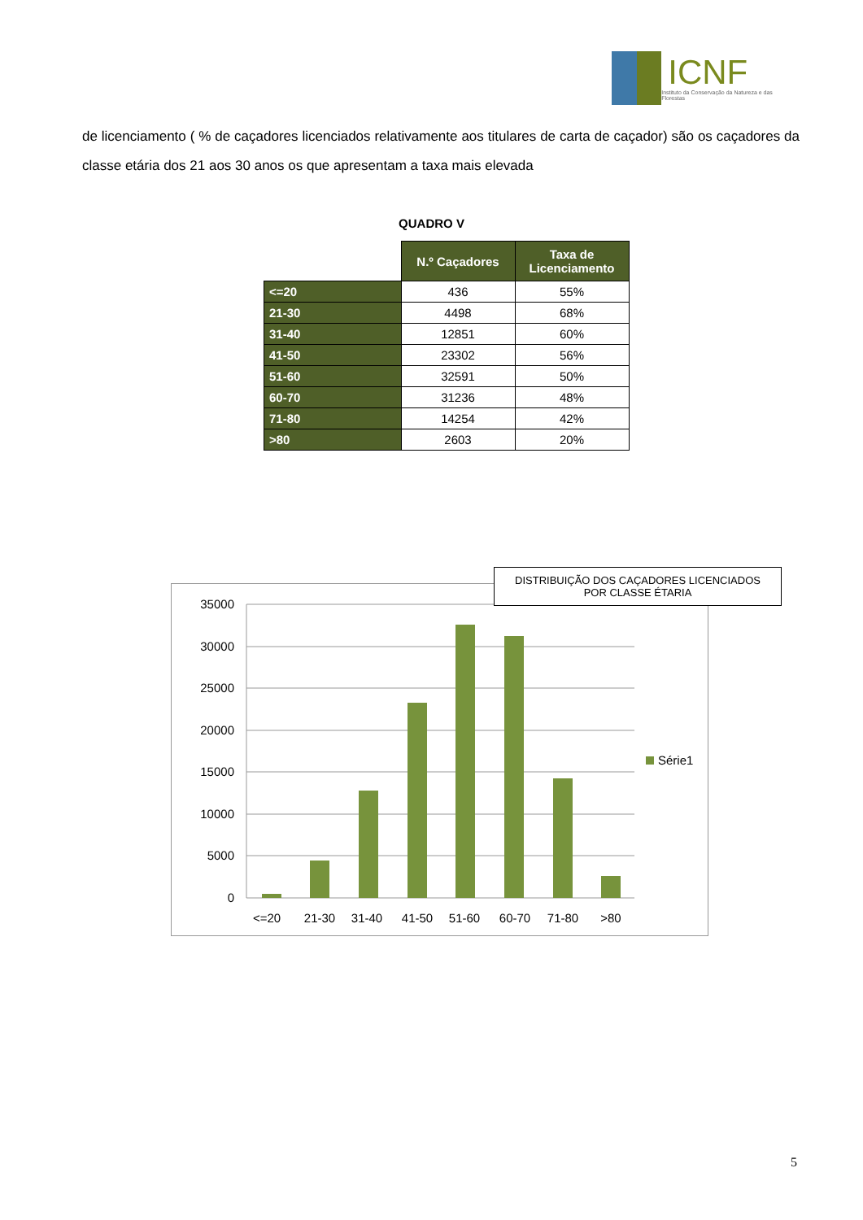ICNF
Instituto da Conservação da Natureza e das Florestas
de licenciamento ( % de caçadores licenciados relativamente aos titulares de carta de caçador) são os caçadores da classe etária dos 21 aos 30 anos os que apresentam a taxa mais elevada
QUADRO V
| | N.º Caçadores | Taxa de Licenciamento |
| <=20 | 436 | 55% |
| 21-30 | 4498 | 68% |
| 31-40 | 12851 | 60% |
| 41-50 | 23302 | 56% |
| 51-60 | 32591 | 50% |
| 60-70 | 31236 | 48% |
| 71-80 | 14254 | 42% |
| >80 | 2603 | 20% |
35000
30000
25000
20000
15000
10000
5000
0
<=20
21-30
31-40
41-50
51-60
60-70
71-80
>80
Série1
DISTRIBUIÇÃO DOS CAÇADORES LICENCIADOS
POR CLASSE ÉTARIA
5